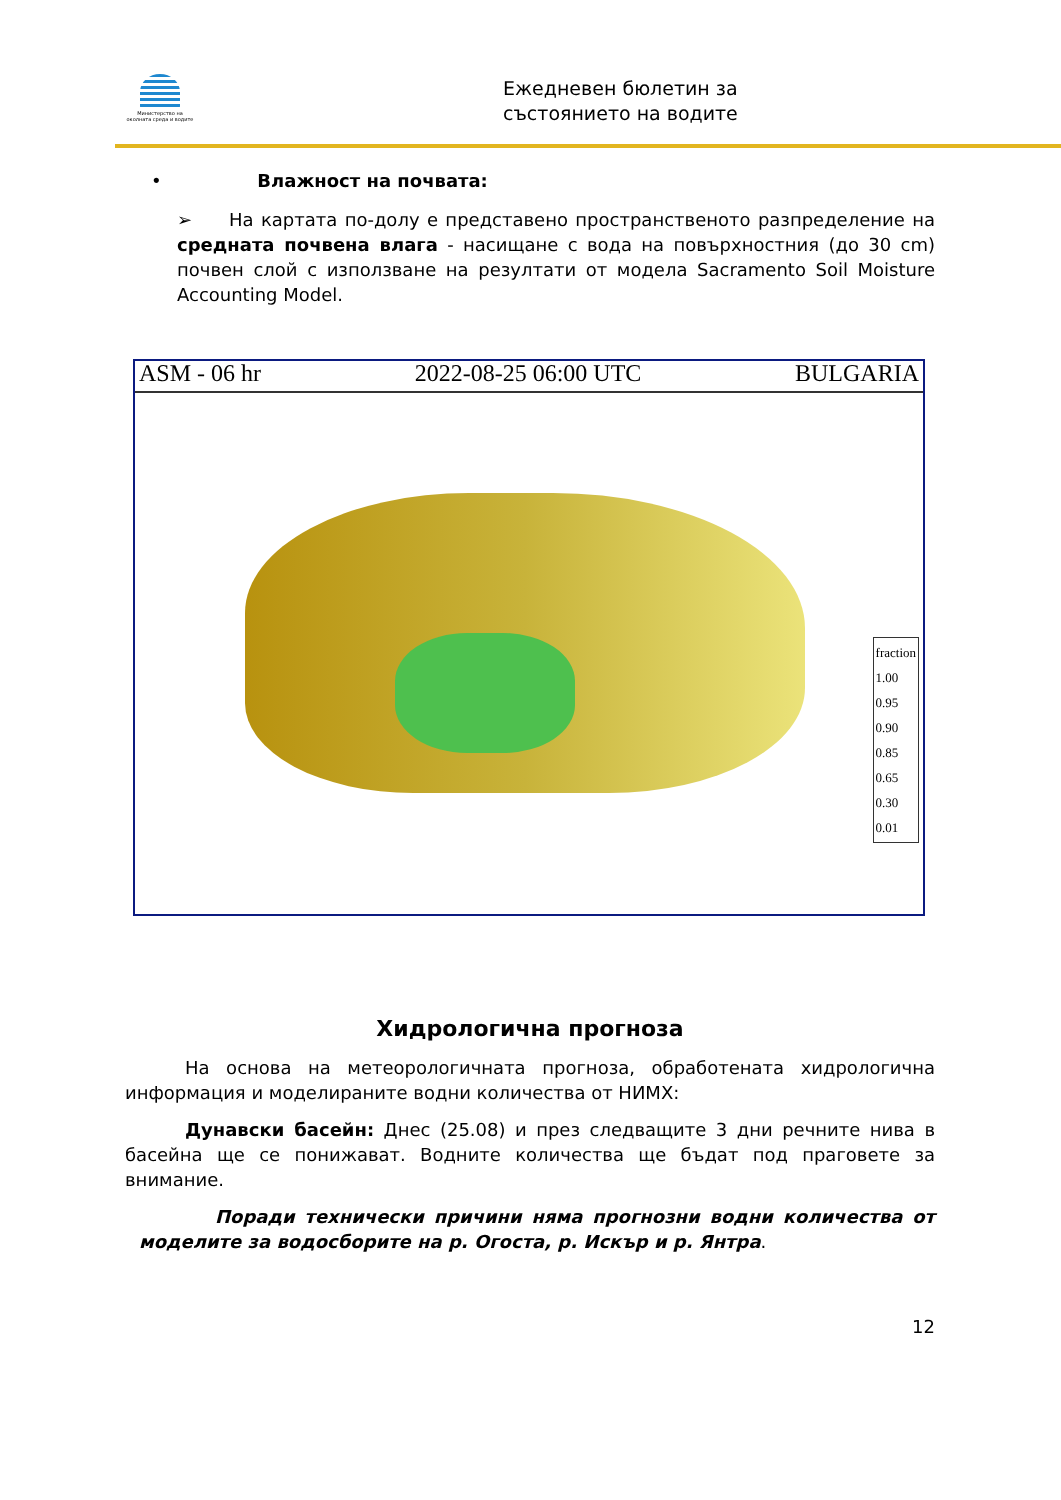Министерство на околната среда и водите
Ежедневен бюлетин за
състоянието на водите
• Влажност на почвата:
➢ На картата по-долу е представено пространственото разпределение на средната почвена влага - насищане с вода на повърхностния (до 30 cm) почвен слой с използване на резултати от модела Sacramento Soil Moisture Accounting Model.
ASM - 06 hr 2022-08-25 06:00 UTC BULGARIA
fraction
1.00
0.95
0.90
0.85
0.65
0.30
0.01
Хидрологична прогноза
На основа на метеорологичната прогноза, обработената хидрологична информация и моделираните водни количества от НИМХ:
Дунавски басейн: Днес (25.08) и през следващите 3 дни речните нива в басейна ще се понижават. Водните количества ще бъдат под праговете за внимание.
Поради технически причини няма прогнозни водни количества от моделите за водосборите на р. Огоста, р. Искър и р. Янтра.
12